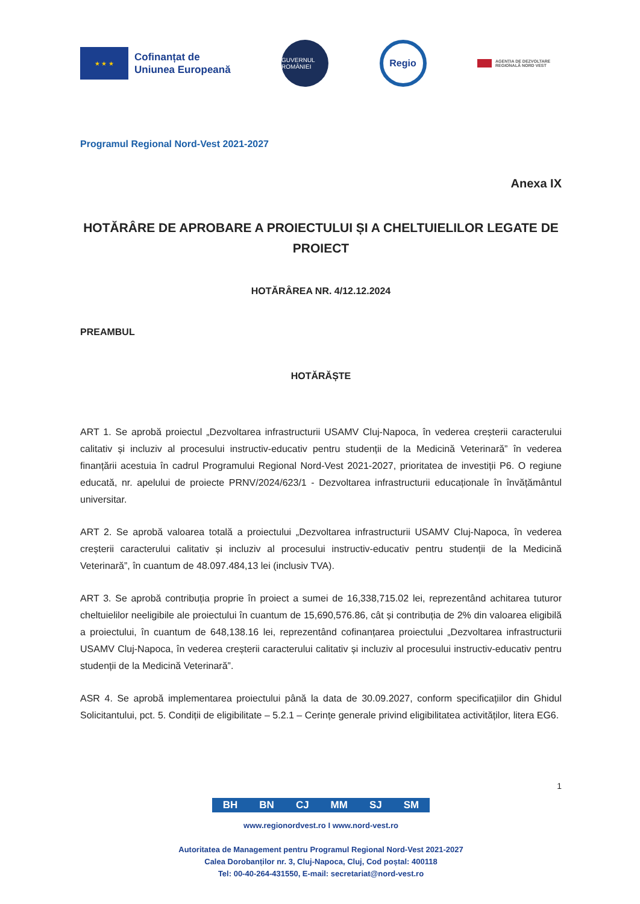★ ★ ★
Cofinanțat de
Uniunea Europeană
GUVERNUL ROMÂNIEI
Regio
AGENȚIA DE DEZVOLTARE REGIONALĂ NORD VEST
Programul Regional Nord-Vest 2021-2027
Anexa IX
HOTĂRÂRE DE APROBARE A PROIECTULUI ȘI A CHELTUIELILOR LEGATE DE PROIECT
HOTĂRÂREA NR. 4/12.12.2024
PREAMBUL
HOTĂRĂȘTE
ART 1. Se aprobă proiectul „Dezvoltarea infrastructurii USAMV Cluj-Napoca, în vederea creșterii caracterului calitativ și incluziv al procesului instructiv-educativ pentru studenții de la Medicină Veterinară” în vederea finanțării acestuia în cadrul Programului Regional Nord-Vest 2021-2027, prioritatea de investiții P6. O regiune educată, nr. apelului de proiecte PRNV/2024/623/1 - Dezvoltarea infrastructurii educaționale în învățământul universitar.
ART 2. Se aprobă valoarea totală a proiectului „Dezvoltarea infrastructurii USAMV Cluj-Napoca, în vederea creșterii caracterului calitativ și incluziv al procesului instructiv-educativ pentru studenții de la Medicină Veterinară”, în cuantum de 48.097.484,13 lei (inclusiv TVA).
ART 3. Se aprobă contribuția proprie în proiect a sumei de 16,338,715.02 lei, reprezentând achitarea tuturor cheltuielilor neeligibile ale proiectului în cuantum de 15,690,576.86, cât și contribuția de 2% din valoarea eligibilă a proiectului, în cuantum de 648,138.16 lei, reprezentând cofinanțarea proiectului „Dezvoltarea infrastructurii USAMV Cluj-Napoca, în vederea creșterii caracterului calitativ și incluziv al procesului instructiv-educativ pentru studenții de la Medicină Veterinară”.
ASR 4. Se aprobă implementarea proiectului până la data de 30.09.2027, conform specificațiilor din Ghidul Solicitantului, pct. 5. Condiții de eligibilitate – 5.2.1 – Cerințe generale privind eligibilitatea activităților, litera EG6.
1
BH BN CJ MM SJ SM
www.regionordvest.ro I www.nord-vest.ro
Autoritatea de Management pentru Programul Regional Nord-Vest 2021-2027
Calea Dorobanților nr. 3, Cluj-Napoca, Cluj, Cod poștal: 400118
Tel: 00-40-264-431550, E-mail: secretariat@nord-vest.ro